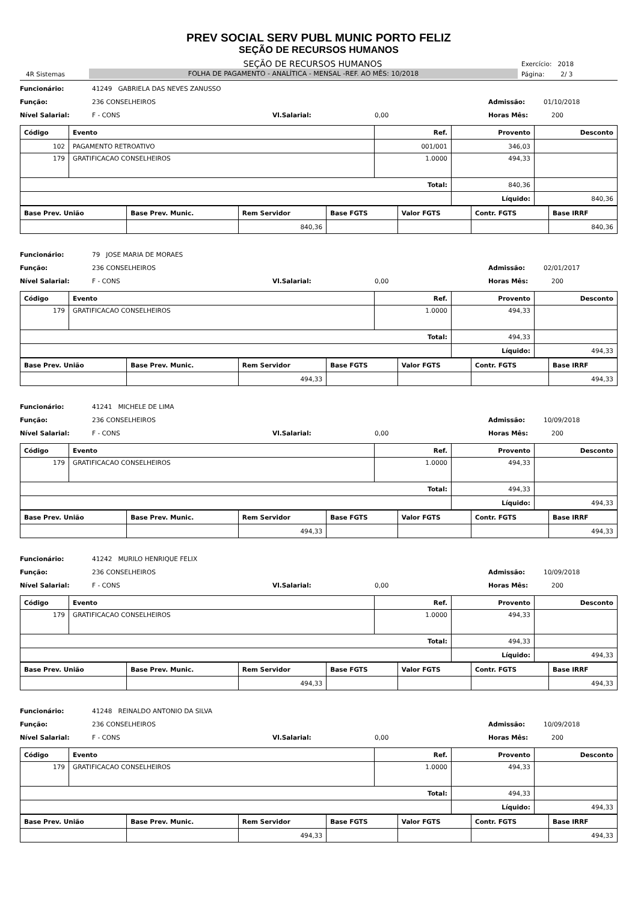PREV SOCIAL SERV PUBL MUNIC PORTO FELIZ
SEÇÃO DE RECURSOS HUMANOS
SEÇÃO DE RECURSOS HUMANOS Exercício: 2018
4R Sistemas FOLHA DE PAGAMENTO - ANALÍTICA - MENSAL -REF. AO MÊS: 10/2018 Página: 2/ 3
Funcionário: 41249 GABRIELA DAS NEVES ZANUSSO
Função: 236 CONSELHEIROS Admissão: 01/10/2018
Nível Salarial: F - CONS Vl.Salarial: 0,00 Horas Mês: 200
| Código | Evento | Ref. | Provento | Desconto |
| --- | --- | --- | --- | --- |
| 102 | PAGAMENTO RETROATIVO | 001/001 | 346,03 | |
| 179 | GRATIFICACAO CONSELHEIROS | 1.0000 | 494,33 | |
| Total: | | | 840,36 | |
| | | | Líquido: | 840,36 |
| Base Prev. União | Base Prev. Munic. | Rem Servidor | Base FGTS | Valor FGTS | Contr. FGTS | Base IRRF |
| --- | --- | --- | --- | --- | --- | --- |
| | | 840,36 | | | | 840,36 |
Funcionário: 79 JOSE MARIA DE MORAES
Função: 236 CONSELHEIROS Admissão: 02/01/2017
Nível Salarial: F - CONS Vl.Salarial: 0,00 Horas Mês: 200
| Código | Evento | Ref. | Provento | Desconto |
| --- | --- | --- | --- | --- |
| 179 | GRATIFICACAO CONSELHEIROS | 1.0000 | 494,33 | |
| Total: | | | 494,33 | |
| | | | Líquido: | 494,33 |
| Base Prev. União | Base Prev. Munic. | Rem Servidor | Base FGTS | Valor FGTS | Contr. FGTS | Base IRRF |
| --- | --- | --- | --- | --- | --- | --- |
| | | 494,33 | | | | 494,33 |
Funcionário: 41241 MICHELE DE LIMA
Função: 236 CONSELHEIROS Admissão: 10/09/2018
Nível Salarial: F - CONS Vl.Salarial: 0,00 Horas Mês: 200
| Código | Evento | Ref. | Provento | Desconto |
| --- | --- | --- | --- | --- |
| 179 | GRATIFICACAO CONSELHEIROS | 1.0000 | 494,33 | |
| Total: | | | 494,33 | |
| | | | Líquido: | 494,33 |
| Base Prev. União | Base Prev. Munic. | Rem Servidor | Base FGTS | Valor FGTS | Contr. FGTS | Base IRRF |
| --- | --- | --- | --- | --- | --- | --- |
| | | 494,33 | | | | 494,33 |
Funcionário: 41242 MURILO HENRIQUE FELIX
Função: 236 CONSELHEIROS Admissão: 10/09/2018
Nível Salarial: F - CONS Vl.Salarial: 0,00 Horas Mês: 200
| Código | Evento | Ref. | Provento | Desconto |
| --- | --- | --- | --- | --- |
| 179 | GRATIFICACAO CONSELHEIROS | 1.0000 | 494,33 | |
| Total: | | | 494,33 | |
| | | | Líquido: | 494,33 |
| Base Prev. União | Base Prev. Munic. | Rem Servidor | Base FGTS | Valor FGTS | Contr. FGTS | Base IRRF |
| --- | --- | --- | --- | --- | --- | --- |
| | | 494,33 | | | | 494,33 |
Funcionário: 41248 REINALDO ANTONIO DA SILVA
Função: 236 CONSELHEIROS Admissão: 10/09/2018
Nível Salarial: F - CONS Vl.Salarial: 0,00 Horas Mês: 200
| Código | Evento | Ref. | Provento | Desconto |
| --- | --- | --- | --- | --- |
| 179 | GRATIFICACAO CONSELHEIROS | 1.0000 | 494,33 | |
| Total: | | | 494,33 | |
| | | | Líquido: | 494,33 |
| Base Prev. União | Base Prev. Munic. | Rem Servidor | Base FGTS | Valor FGTS | Contr. FGTS | Base IRRF |
| --- | --- | --- | --- | --- | --- | --- |
| | | 494,33 | | | | 494,33 |